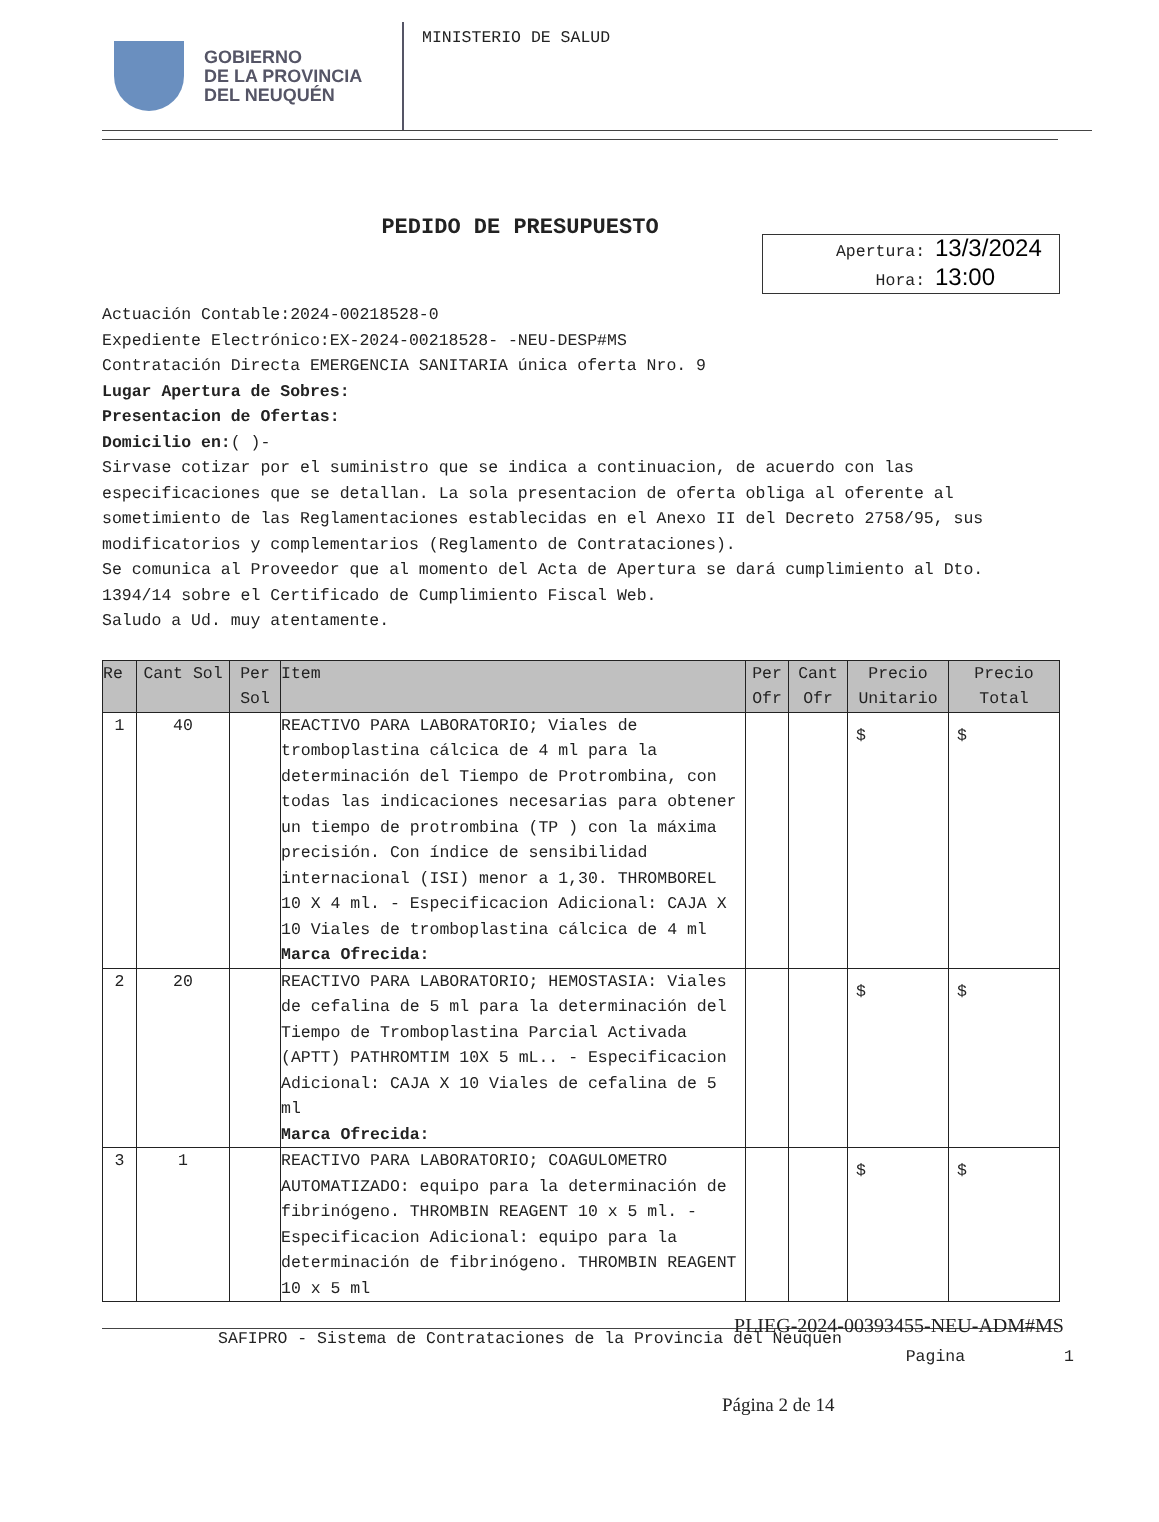GOBIERNO
DE LA PROVINCIA
DEL NEUQUÉN
MINISTERIO DE SALUD
PEDIDO DE PRESUPUESTO
Apertura: 13/3/2024
Hora: 13:00
Actuación Contable:2024-00218528-0
Expediente Electrónico:EX-2024-00218528- -NEU-DESP#MS
Contratación Directa EMERGENCIA SANITARIA única oferta Nro. 9
Lugar Apertura de Sobres:
Presentacion de Ofertas:
Domicilio en:( )-
Sirvase cotizar por el suministro que se indica a continuacion, de acuerdo con las especificaciones que se detallan. La sola presentacion de oferta obliga al oferente al sometimiento de las Reglamentaciones establecidas en el Anexo II del Decreto 2758/95, sus modificatorios y complementarios (Reglamento de Contrataciones).
Se comunica al Proveedor que al momento del Acta de Apertura se dará cumplimiento al Dto. 1394/14 sobre el Certificado de Cumplimiento Fiscal Web.
Saludo a Ud. muy atentamente.
| Re | Cant Sol | Per Sol | Item | Per Ofr | Cant Ofr | Precio Unitario | Precio Total |
| --- | --- | --- | --- | --- | --- | --- | --- |
| 1 | 40 | | REACTIVO PARA LABORATORIO; Viales de tromboplastina cálcica de 4 ml para la determinación del Tiempo de Protrombina, con todas las indicaciones necesarias para obtener un tiempo de protrombina (TP ) con la máxima precisión. Con índice de sensibilidad internacional (ISI) menor a 1,30. THROMBOREL 10 X 4 ml. - Especificacion Adicional: CAJA X 10 Viales de tromboplastina cálcica de 4 ml Marca Ofrecida: | | | $ | $ |
| 2 | 20 | | REACTIVO PARA LABORATORIO; HEMOSTASIA: Viales de cefalina de 5 ml para la determinación del Tiempo de Tromboplastina Parcial Activada (APTT) PATHROMTIM 10X 5 mL.. - Especificacion Adicional: CAJA X 10 Viales de cefalina de 5 ml Marca Ofrecida: | | | $ | $ |
| 3 | 1 | | REACTIVO PARA LABORATORIO; COAGULOMETRO AUTOMATIZADO: equipo para la determinación de fibrinógeno. THROMBIN REAGENT 10 x 5 ml. - Especificacion Adicional: equipo para la determinación de fibrinógeno. THROMBIN REAGENT 10 x 5 ml | | | $ | $ |
SAFIPRO - Sistema de Contrataciones de la Provincia del Neuquen
PLIEG-2024-00393455-NEU-ADM#MS
Pagina 1
Página 2 de 14